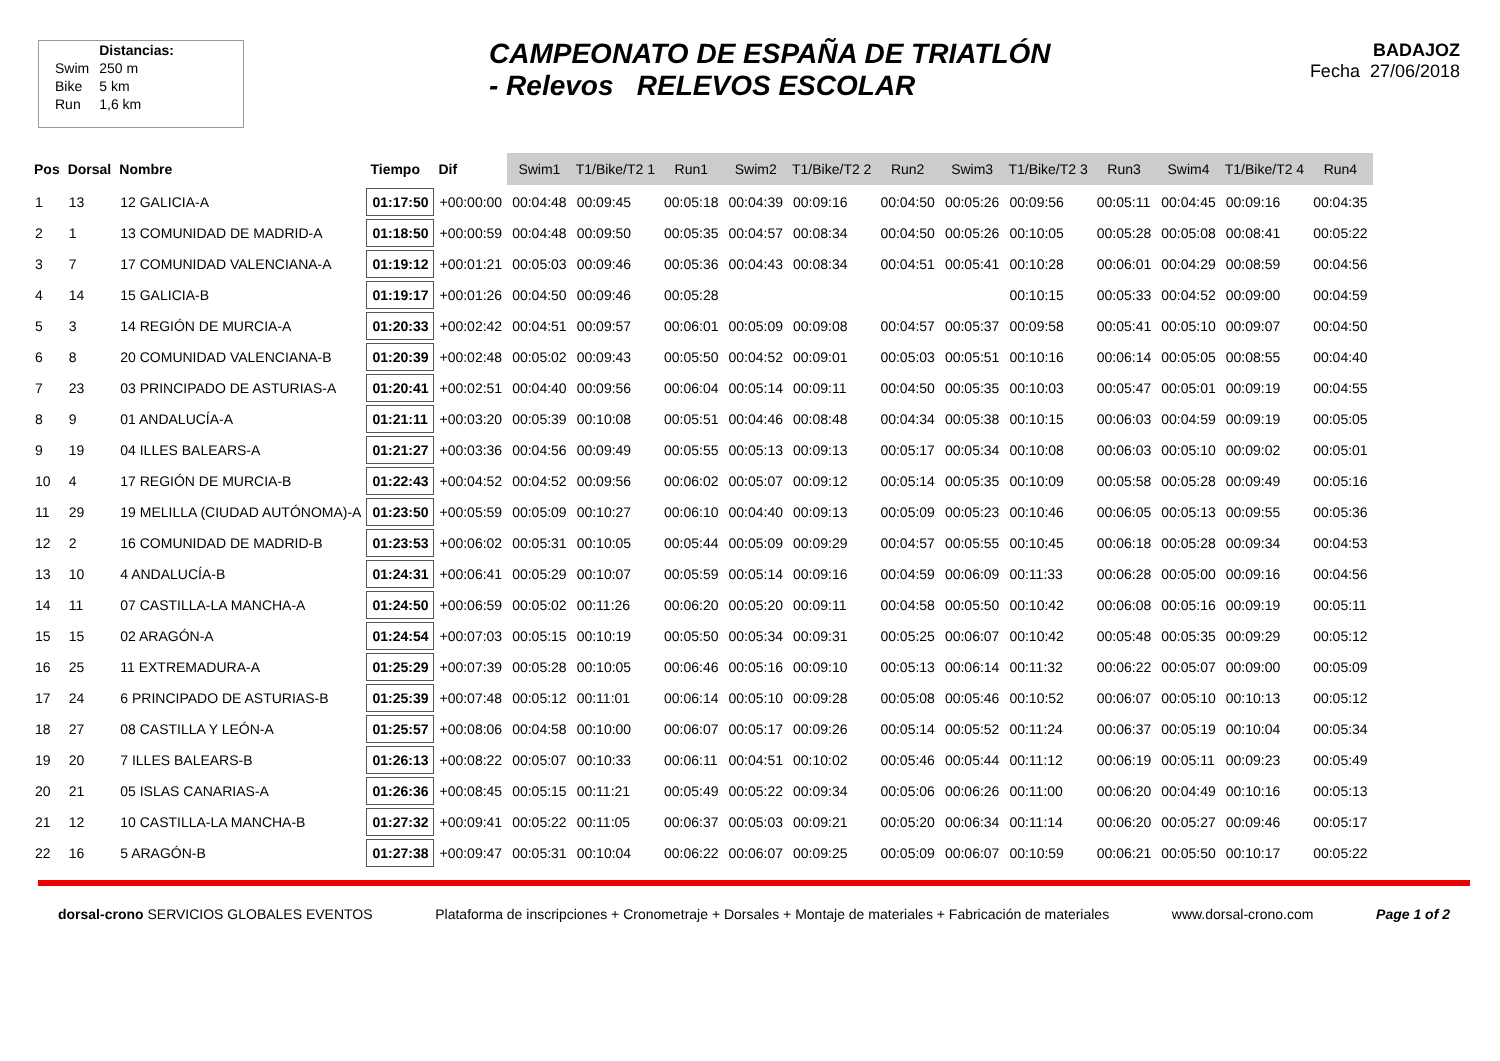| | Distancias: |
| Swim | 250 m |
| Bike | 5 km |
| Run | 1,6 km |
CAMPEONATO DE ESPAÑA DE TRIATLÓN
- Relevos RELEVOS ESCOLAR
BADAJOZ
Fecha 27/06/2018
| Pos | Dorsal | Nombre | Tiempo | Dif | Swim1 | T1/Bike/T2 1 | Run1 | Swim2 | T1/Bike/T2 2 | Run2 | Swim3 | T1/Bike/T2 3 | Run3 | Swim4 | T1/Bike/T2 4 | Run4 |
| --- | --- | --- | --- | --- | --- | --- | --- | --- | --- | --- | --- | --- | --- | --- | --- | --- |
| 1 | 13 | 12 GALICIA-A | 01:17:50 | +00:00:00 | 00:04:48 | 00:09:45 | 00:05:18 | 00:04:39 | 00:09:16 | 00:04:50 | 00:05:26 | 00:09:56 | 00:05:11 | 00:04:45 | 00:09:16 | 00:04:35 |
| 2 | 1 | 13 COMUNIDAD DE MADRID-A | 01:18:50 | +00:00:59 | 00:04:48 | 00:09:50 | 00:05:35 | 00:04:57 | 00:08:34 | 00:04:50 | 00:05:26 | 00:10:05 | 00:05:28 | 00:05:08 | 00:08:41 | 00:05:22 |
| 3 | 7 | 17 COMUNIDAD VALENCIANA-A | 01:19:12 | +00:01:21 | 00:05:03 | 00:09:46 | 00:05:36 | 00:04:43 | 00:08:34 | 00:04:51 | 00:05:41 | 00:10:28 | 00:06:01 | 00:04:29 | 00:08:59 | 00:04:56 |
| 4 | 14 | 15 GALICIA-B | 01:19:17 | +00:01:26 | 00:04:50 | 00:09:46 | 00:05:28 | | | | | 00:10:15 | 00:05:33 | 00:04:52 | 00:09:00 | 00:04:59 |
| 5 | 3 | 14 REGIÓN DE MURCIA-A | 01:20:33 | +00:02:42 | 00:04:51 | 00:09:57 | 00:06:01 | 00:05:09 | 00:09:08 | 00:04:57 | 00:05:37 | 00:09:58 | 00:05:41 | 00:05:10 | 00:09:07 | 00:04:50 |
| 6 | 8 | 20 COMUNIDAD VALENCIANA-B | 01:20:39 | +00:02:48 | 00:05:02 | 00:09:43 | 00:05:50 | 00:04:52 | 00:09:01 | 00:05:03 | 00:05:51 | 00:10:16 | 00:06:14 | 00:05:05 | 00:08:55 | 00:04:40 |
| 7 | 23 | 03 PRINCIPADO DE ASTURIAS-A | 01:20:41 | +00:02:51 | 00:04:40 | 00:09:56 | 00:06:04 | 00:05:14 | 00:09:11 | 00:04:50 | 00:05:35 | 00:10:03 | 00:05:47 | 00:05:01 | 00:09:19 | 00:04:55 |
| 8 | 9 | 01 ANDALUCÍA-A | 01:21:11 | +00:03:20 | 00:05:39 | 00:10:08 | 00:05:51 | 00:04:46 | 00:08:48 | 00:04:34 | 00:05:38 | 00:10:15 | 00:06:03 | 00:04:59 | 00:09:19 | 00:05:05 |
| 9 | 19 | 04 ILLES BALEARS-A | 01:21:27 | +00:03:36 | 00:04:56 | 00:09:49 | 00:05:55 | 00:05:13 | 00:09:13 | 00:05:17 | 00:05:34 | 00:10:08 | 00:06:03 | 00:05:10 | 00:09:02 | 00:05:01 |
| 10 | 4 | 17 REGIÓN DE MURCIA-B | 01:22:43 | +00:04:52 | 00:04:52 | 00:09:56 | 00:06:02 | 00:05:07 | 00:09:12 | 00:05:14 | 00:05:35 | 00:10:09 | 00:05:58 | 00:05:28 | 00:09:49 | 00:05:16 |
| 11 | 29 | 19 MELILLA (CIUDAD AUTÓNOMA)-A | 01:23:50 | +00:05:59 | 00:05:09 | 00:10:27 | 00:06:10 | 00:04:40 | 00:09:13 | 00:05:09 | 00:05:23 | 00:10:46 | 00:06:05 | 00:05:13 | 00:09:55 | 00:05:36 |
| 12 | 2 | 16 COMUNIDAD DE MADRID-B | 01:23:53 | +00:06:02 | 00:05:31 | 00:10:05 | 00:05:44 | 00:05:09 | 00:09:29 | 00:04:57 | 00:05:55 | 00:10:45 | 00:06:18 | 00:05:28 | 00:09:34 | 00:04:53 |
| 13 | 10 | 4 ANDALUCÍA-B | 01:24:31 | +00:06:41 | 00:05:29 | 00:10:07 | 00:05:59 | 00:05:14 | 00:09:16 | 00:04:59 | 00:06:09 | 00:11:33 | 00:06:28 | 00:05:00 | 00:09:16 | 00:04:56 |
| 14 | 11 | 07 CASTILLA-LA MANCHA-A | 01:24:50 | +00:06:59 | 00:05:02 | 00:11:26 | 00:06:20 | 00:05:20 | 00:09:11 | 00:04:58 | 00:05:50 | 00:10:42 | 00:06:08 | 00:05:16 | 00:09:19 | 00:05:11 |
| 15 | 15 | 02 ARAGÓN-A | 01:24:54 | +00:07:03 | 00:05:15 | 00:10:19 | 00:05:50 | 00:05:34 | 00:09:31 | 00:05:25 | 00:06:07 | 00:10:42 | 00:05:48 | 00:05:35 | 00:09:29 | 00:05:12 |
| 16 | 25 | 11 EXTREMADURA-A | 01:25:29 | +00:07:39 | 00:05:28 | 00:10:05 | 00:06:46 | 00:05:16 | 00:09:10 | 00:05:13 | 00:06:14 | 00:11:32 | 00:06:22 | 00:05:07 | 00:09:00 | 00:05:09 |
| 17 | 24 | 6 PRINCIPADO DE ASTURIAS-B | 01:25:39 | +00:07:48 | 00:05:12 | 00:11:01 | 00:06:14 | 00:05:10 | 00:09:28 | 00:05:08 | 00:05:46 | 00:10:52 | 00:06:07 | 00:05:10 | 00:10:13 | 00:05:12 |
| 18 | 27 | 08 CASTILLA Y LEÓN-A | 01:25:57 | +00:08:06 | 00:04:58 | 00:10:00 | 00:06:07 | 00:05:17 | 00:09:26 | 00:05:14 | 00:05:52 | 00:11:24 | 00:06:37 | 00:05:19 | 00:10:04 | 00:05:34 |
| 19 | 20 | 7 ILLES BALEARS-B | 01:26:13 | +00:08:22 | 00:05:07 | 00:10:33 | 00:06:11 | 00:04:51 | 00:10:02 | 00:05:46 | 00:05:44 | 00:11:12 | 00:06:19 | 00:05:11 | 00:09:23 | 00:05:49 |
| 20 | 21 | 05 ISLAS CANARIAS-A | 01:26:36 | +00:08:45 | 00:05:15 | 00:11:21 | 00:05:49 | 00:05:22 | 00:09:34 | 00:05:06 | 00:06:26 | 00:11:00 | 00:06:20 | 00:04:49 | 00:10:16 | 00:05:13 |
| 21 | 12 | 10 CASTILLA-LA MANCHA-B | 01:27:32 | +00:09:41 | 00:05:22 | 00:11:05 | 00:06:37 | 00:05:03 | 00:09:21 | 00:05:20 | 00:06:34 | 00:11:14 | 00:06:20 | 00:05:27 | 00:09:46 | 00:05:17 |
| 22 | 16 | 5 ARAGÓN-B | 01:27:38 | +00:09:47 | 00:05:31 | 00:10:04 | 00:06:22 | 00:06:07 | 00:09:25 | 00:05:09 | 00:06:07 | 00:10:59 | 00:06:21 | 00:05:50 | 00:10:17 | 00:05:22 |
dorsal-crono SERVICIOS GLOBALES EVENTOS
Plataforma de inscripciones + Cronometraje + Dorsales + Montaje de materiales + Fabricación de materiales
www.dorsal-crono.com Page 1 of 2